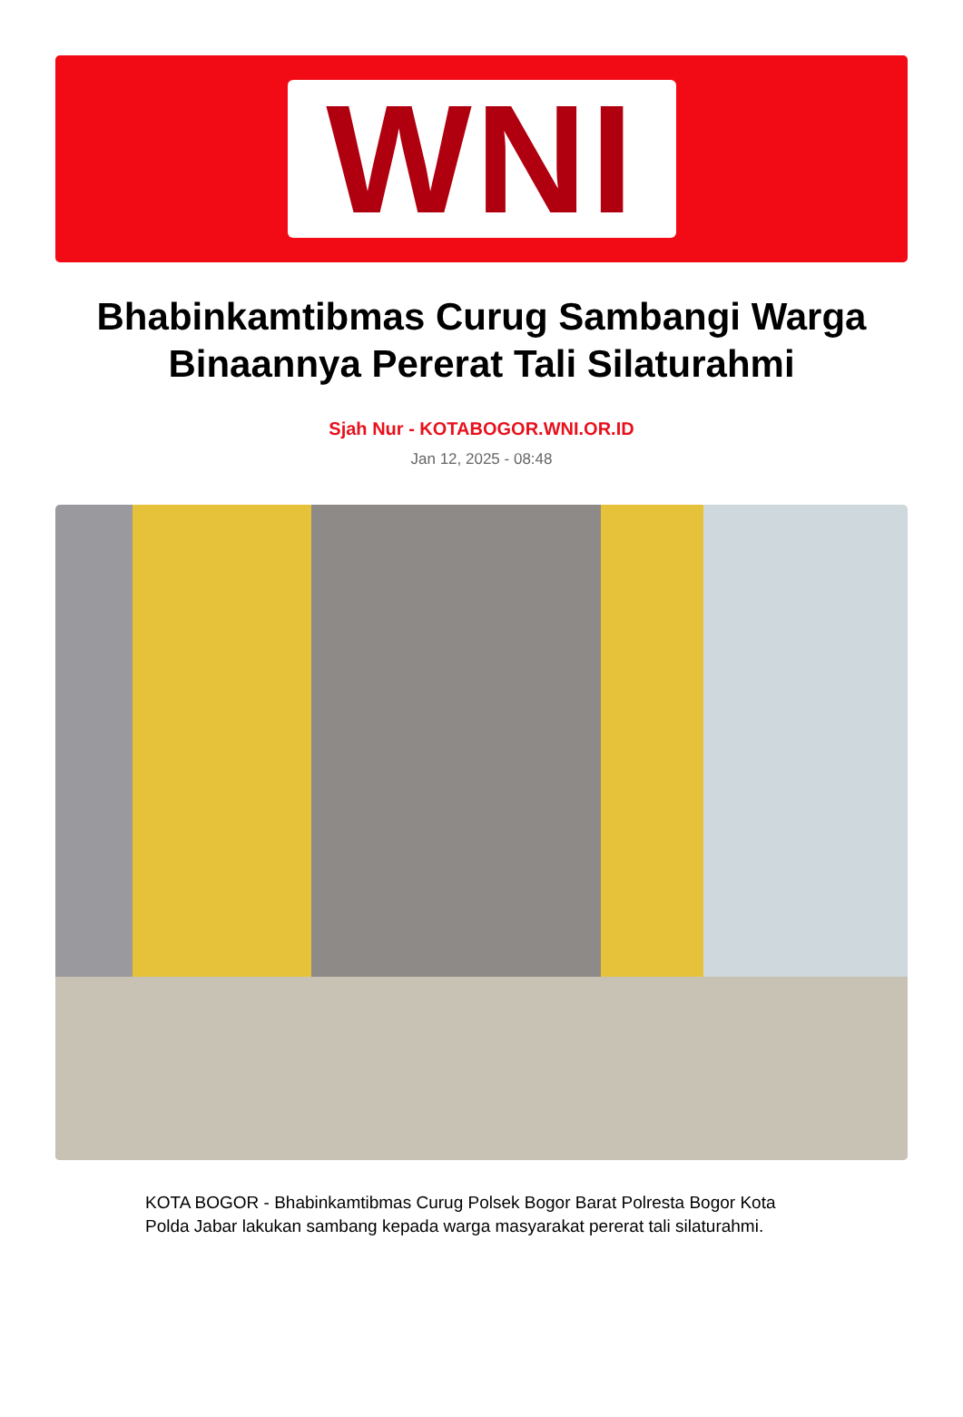WNI
Bhabinkamtibmas Curug Sambangi Warga Binaannya Pererat Tali Silaturahmi
Sjah Nur - KOTABOGOR.WNI.OR.ID
Jan 12, 2025 - 08:48
KOTA BOGOR - Bhabinkamtibmas Curug Polsek Bogor Barat Polresta Bogor Kota Polda Jabar lakukan sambang kepada warga masyarakat pererat tali silaturahmi.